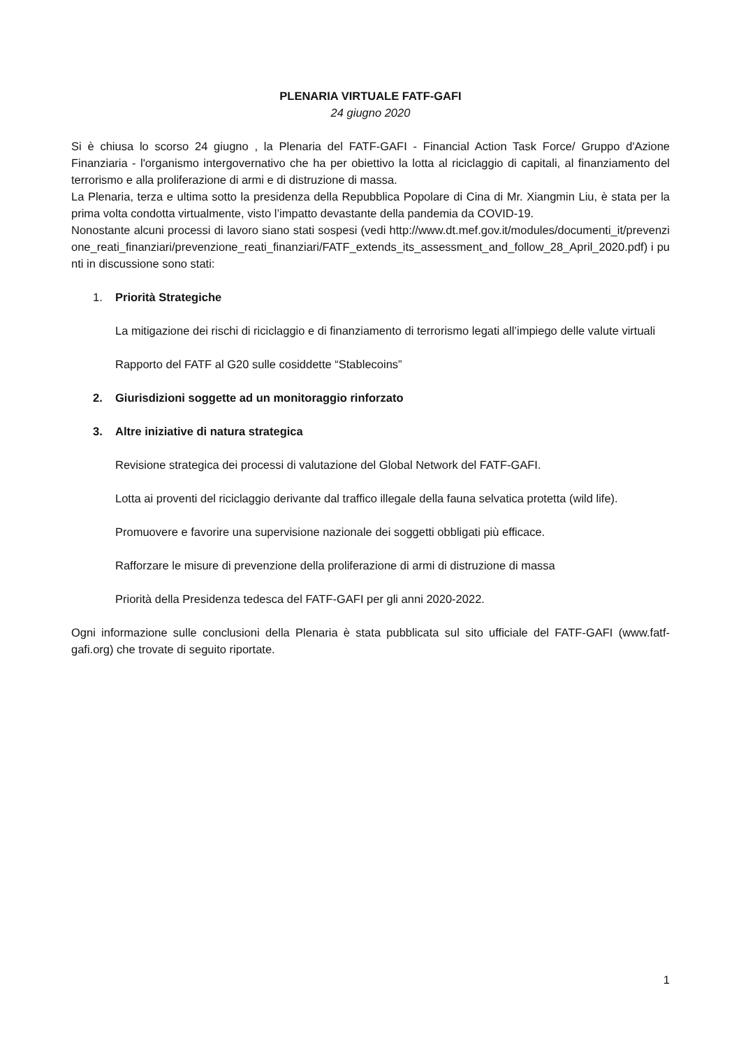PLENARIA VIRTUALE FATF-GAFI
24 giugno 2020
Si è chiusa lo scorso 24 giugno , la Plenaria del FATF-GAFI - Financial Action Task Force/ Gruppo d'Azione Finanziaria - l'organismo intergovernativo che ha per obiettivo la lotta al riciclaggio di capitali, al finanziamento del terrorismo e alla proliferazione di armi e di distruzione di massa.
La Plenaria, terza e ultima sotto la presidenza della Repubblica Popolare di Cina di Mr. Xiangmin Liu, è stata per la prima volta condotta virtualmente, visto l’impatto devastante della pandemia da COVID-19.
Nonostante alcuni processi di lavoro siano stati sospesi (vedi http://www.dt.mef.gov.it/modules/documenti_it/prevenzione_reati_finanziari/prevenzione_reati_finanziari/FATF_extends_its_assessment_and_follow_28_April_2020.pdf) i punti in discussione sono stati:
1. Priorità Strategiche
La mitigazione dei rischi di riciclaggio e di finanziamento di terrorismo legati all’impiego delle valute virtuali
Rapporto del FATF al G20 sulle cosiddette “Stablecoins”
2. Giurisdizioni soggette ad un monitoraggio rinforzato
3. Altre iniziative di natura strategica
Revisione strategica dei processi di valutazione del Global Network del FATF-GAFI.
Lotta ai proventi del riciclaggio derivante dal traffico illegale della fauna selvatica protetta (wild life).
Promuovere e favorire una supervisione nazionale dei soggetti obbligati più efficace.
Rafforzare le misure di prevenzione della proliferazione di armi di distruzione di massa
Priorità della Presidenza tedesca del FATF-GAFI per gli anni 2020-2022.
Ogni informazione sulle conclusioni della Plenaria è stata pubblicata sul sito ufficiale del FATF-GAFI (www.fatf-gafi.org) che trovate di seguito riportate.
1